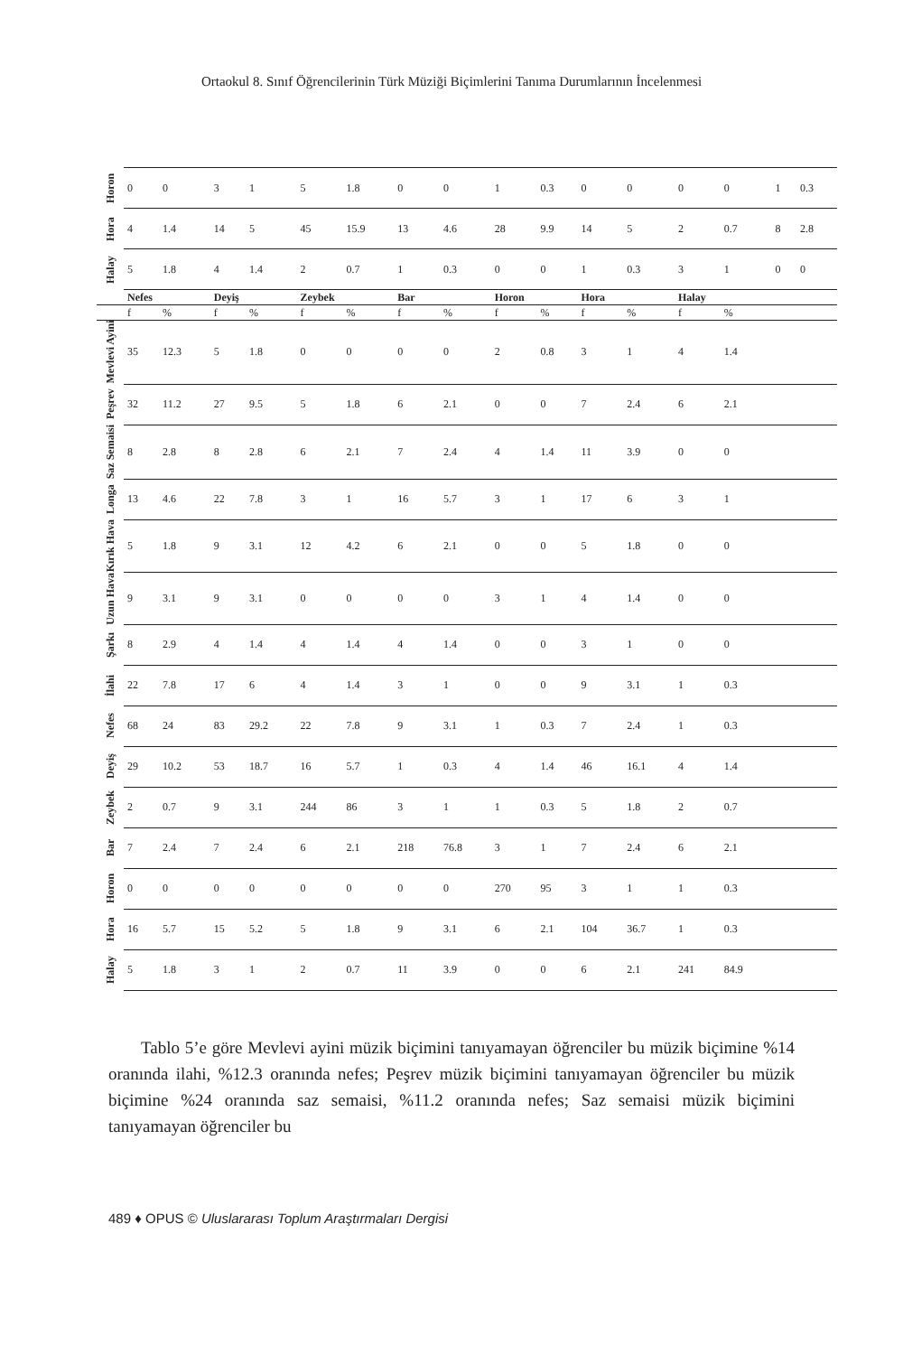Ortaokul 8. Sınıf Öğrencilerinin Türk Müziği Biçimlerini Tanıma Durumlarının İncelenmesi
| Horon | 0 | 0 | 3 | 1 | 5 | 1.8 | 0 | 0 | 1 | 0.3 | 0 | 0 | 0 | 0 | 1 | 0.3 |
| Hora | 4 | 1.4 | 14 | 5 | 45 | 15.9 | 13 | 4.6 | 28 | 9.9 | 14 | 5 | 2 | 0.7 | 8 | 2.8 |
| Halay | 5 | 1.8 | 4 | 1.4 | 2 | 0.7 | 1 | 0.3 | 0 | 0 | 1 | 0.3 | 3 | 1 | 0 | 0 |
| | Nefes | | Deyiş | | Zeybek | | Bar | | Horon | | Hora | | Halay | | | |
| | f | % | f | % | f | % | f | % | f | % | f | % | f | % | | |
| Mevlevi Ayini | 35 | 12.3 | 5 | 1.8 | 0 | 0 | 0 | 0 | 2 | 0.8 | 3 | 1 | 4 | 1.4 | | |
| Peşrev | 32 | 11.2 | 27 | 9.5 | 5 | 1.8 | 6 | 2.1 | 0 | 0 | 7 | 2.4 | 6 | 2.1 | | |
| Saz Semaisi | 8 | 2.8 | 8 | 2.8 | 6 | 2.1 | 7 | 2.4 | 4 | 1.4 | 11 | 3.9 | 0 | 0 | | |
| Longa | 13 | 4.6 | 22 | 7.8 | 3 | 1 | 16 | 5.7 | 3 | 1 | 17 | 6 | 3 | 1 | | |
| Kırık Hava | 5 | 1.8 | 9 | 3.1 | 12 | 4.2 | 6 | 2.1 | 0 | 0 | 5 | 1.8 | 0 | 0 | | |
| Uzun Hava | 9 | 3.1 | 9 | 3.1 | 0 | 0 | 0 | 0 | 3 | 1 | 4 | 1.4 | 0 | 0 | | |
| Şarkı | 8 | 2.9 | 4 | 1.4 | 4 | 1.4 | 4 | 1.4 | 0 | 0 | 3 | 1 | 0 | 0 | | |
| İlahi | 22 | 7.8 | 17 | 6 | 4 | 1.4 | 3 | 1 | 0 | 0 | 9 | 3.1 | 1 | 0.3 | | |
| Nefes | 68 | 24 | 83 | 29.2 | 22 | 7.8 | 9 | 3.1 | 1 | 0.3 | 7 | 2.4 | 1 | 0.3 | | |
| Deyiş | 29 | 10.2 | 53 | 18.7 | 16 | 5.7 | 1 | 0.3 | 4 | 1.4 | 46 | 16.1 | 4 | 1.4 | | |
| Zeybek | 2 | 0.7 | 9 | 3.1 | 244 | 86 | 3 | 1 | 1 | 0.3 | 5 | 1.8 | 2 | 0.7 | | |
| Bar | 7 | 2.4 | 7 | 2.4 | 6 | 2.1 | 218 | 76.8 | 3 | 1 | 7 | 2.4 | 6 | 2.1 | | |
| Horon | 0 | 0 | 0 | 0 | 0 | 0 | 0 | 0 | 270 | 95 | 3 | 1 | 1 | 0.3 | | |
| Hora | 16 | 5.7 | 15 | 5.2 | 5 | 1.8 | 9 | 3.1 | 6 | 2.1 | 104 | 36.7 | 1 | 0.3 | | |
| Halay | 5 | 1.8 | 3 | 1 | 2 | 0.7 | 11 | 3.9 | 0 | 0 | 6 | 2.1 | 241 | 84.9 | | |
Tablo 5’e göre Mevlevi ayini müzik biçimini tanıyamayan öğrenciler bu müzik biçimine %14 oranında ilahi, %12.3 oranında nefes; Peşrev müzik biçimini tanıyamayan öğrenciler bu müzik biçimine %24 oranında saz semaisi, %11.2 oranında nefes; Saz semaisi müzik biçimini tanıyamayan öğrenciler bu
489 ♦ OPUS © Uluslararası Toplum Araştırmaları Dergisi